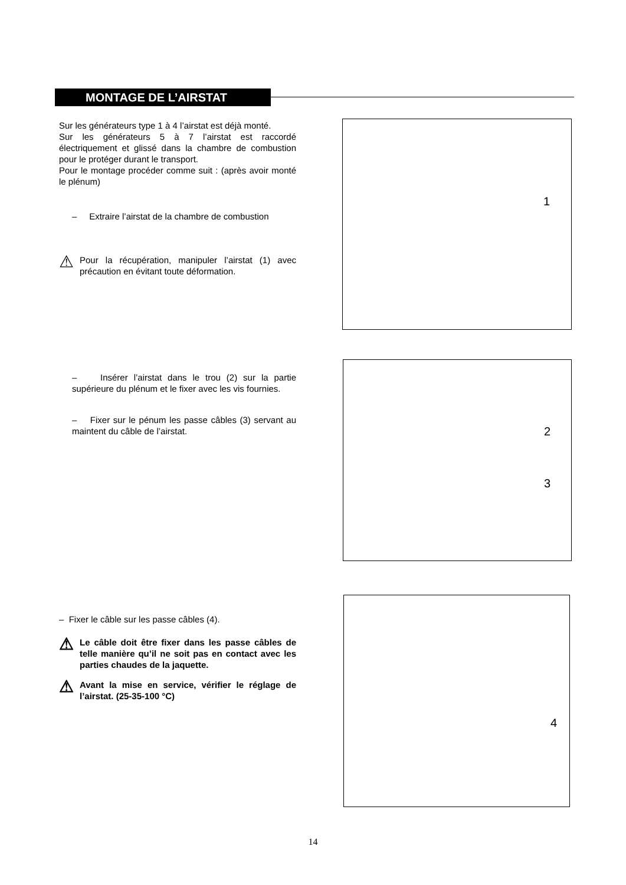MONTAGE DE L’AIRSTAT
Sur les générateurs type 1 à 4 l’airstat est déjà monté.
Sur les générateurs 5 à 7 l’airstat est raccordé électriquement et glissé dans la chambre de combustion pour le protéger durant le transport.
Pour le montage procéder comme suit : (après avoir monté le plénum)
– Extraire l’airstat de la chambre de combustion
⚠
Pour la récupération, manipuler l’airstat (1) avec précaution en évitant toute déformation.
1
– Insérer l’airstat dans le trou (2) sur la partie supérieure du plénum et le fixer avec les vis fournies.
– Fixer sur le pénum les passe câbles (3) servant au maintent du câble de l’airstat.
2
3
– Fixer le câble sur les passe câbles (4).
⚠
Le câble doit être fixer dans les passe câbles de telle manière qu’il ne soit pas en contact avec les parties chaudes de la jaquette.
⚠
Avant la mise en service, vérifier le réglage de l’airstat. (25-35-100 °C)
4
14